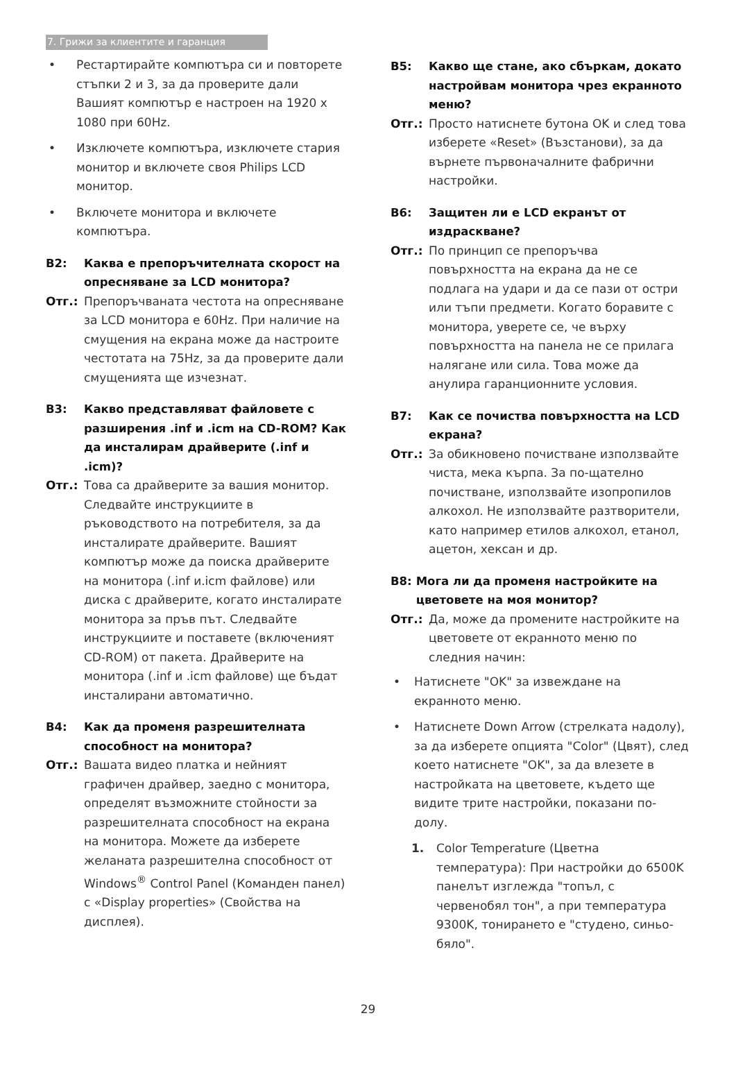7. Грижи за клиентите и гаранция
• Рестартирайте компютъра си и повторете стъпки 2 и 3, за да проверите дали Вашият компютър е настроен на 1920 x 1080 при 60Hz.
• Изключете компютъра, изключете стария монитор и включете своя Philips LCD монитор.
• Включете монитора и включете компютъра.
В2: Каква е препоръчителната скорост на опресняване за LCD монитора?
Отг.: Препоръчваната честота на опресняване за LCD монитора е 60Hz. При наличие на смущения на екрана може да настроите честотата на 75Hz, за да проверите дали смущенията ще изчезнат.
В3: Какво представляват файловете с разширения .inf и .icm на CD-ROM? Как да инсталирам драйверите (.inf и .icm)?
Отг.: Това са драйверите за вашия монитор. Следвайте инструкциите в ръководството на потребителя, за да инсталирате драйверите. Вашият компютър може да поиска драйверите на монитора (.inf и.icm файлове) или диска с драйверите, когато инсталирате монитора за пръв път. Следвайте инструкциите и поставете (включеният CD-ROM) от пакета. Драйверите на монитора (.inf и .icm файлове) ще бъдат инсталирани автоматично.
В4: Как да променя разрешителната способност на монитора?
Отг.: Вашата видео платка и нейният графичен драйвер, заедно с монитора, определят възможните стойности за разрешителната способност на екрана на монитора. Можете да изберете желаната разрешителна способност от Windows<sup>®</sup> Control Panel (Команден панел) с «Display properties» (Свойства на дисплея).
В5: Какво ще стане, ако сбъркам, докато настройвам монитора чрез екранното меню?
Отг.: Просто натиснете бутона OK и след това изберете «Reset» (Възстанови), за да върнете първоначалните фабрични настройки.
В6: Защитен ли е LCD екранът от издраскване?
Отг.: По принцип се препоръчва повърхността на екрана да не се подлага на удари и да се пази от остри или тъпи предмети. Когато боравите с монитора, уверете се, че върху повърхността на панела не се прилага налягане или сила. Това може да анулира гаранционните условия.
В7: Как се почиства повърхността на LCD екрана?
Отг.: За обикновено почистване използвайте чиста, мека кърпа. За по-щателно почистване, използвайте изопропилов алкохол. Не използвайте разтворители, като например етилов алкохол, етанол, ацетон, хексан и др.
В8: Мога ли да променя настройките на цветовете на моя монитор?
Отг.: Да, може да промените настройките на цветовете от екранното меню по следния начин:
• Натиснете "OK" за извеждане на екранното меню.
• Натиснете Down Arrow (стрелката надолу), за да изберете опцията "Color" (Цвят), след което натиснете "OK", за да влезете в настройката на цветовете, където ще видите трите настройки, показани по-долу.
1. Color Temperature (Цветна температура): При настройки до 6500K панелът изглежда "топъл, с червенобял тон", а при температура 9300K, тонирането е "студено, синьо-бяло".
29